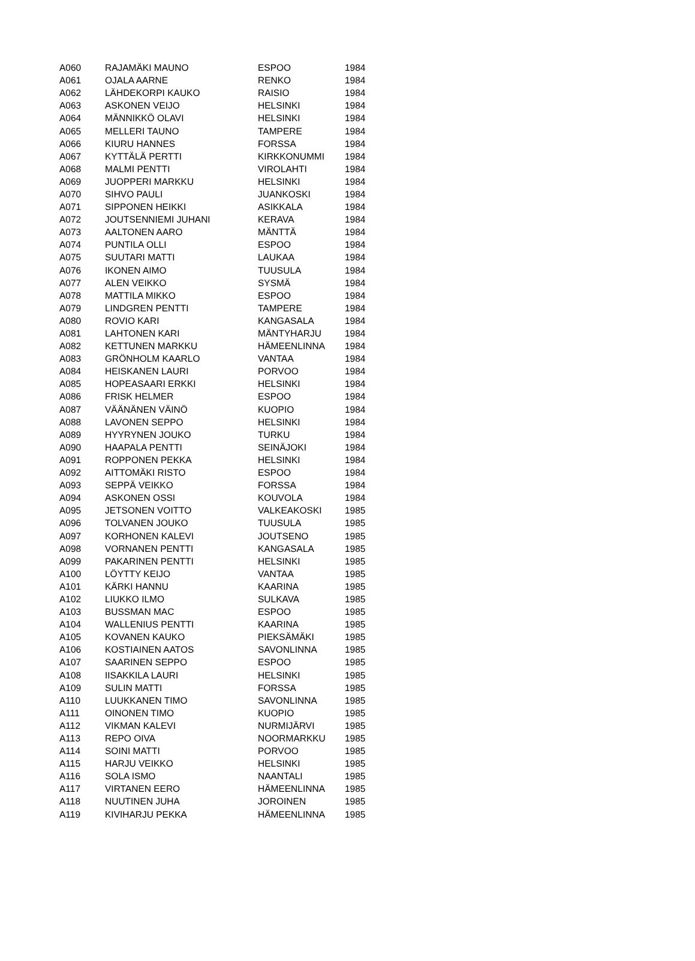| A060 | RAJAMÄKI MAUNO | ESPOO | 1984 |
| A061 | OJALA AARNE | RENKO | 1984 |
| A062 | LÄHDEKORPI KAUKO | RAISIO | 1984 |
| A063 | ASKONEN VEIJO | HELSINKI | 1984 |
| A064 | MÄNNIKKÖ OLAVI | HELSINKI | 1984 |
| A065 | MELLERI TAUNO | TAMPERE | 1984 |
| A066 | KIURU HANNES | FORSSA | 1984 |
| A067 | KYTTÄLÄ PERTTI | KIRKKONUMMI | 1984 |
| A068 | MALMI PENTTI | VIROLAHTI | 1984 |
| A069 | JUOPPERI MARKKU | HELSINKI | 1984 |
| A070 | SIHVO PAULI | JUANKOSKI | 1984 |
| A071 | SIPPONEN HEIKKI | ASIKKALA | 1984 |
| A072 | JOUTSENNIEMI JUHANI | KERAVA | 1984 |
| A073 | AALTONEN AARO | MÄNTTÄ | 1984 |
| A074 | PUNTILA OLLI | ESPOO | 1984 |
| A075 | SUUTARI MATTI | LAUKAA | 1984 |
| A076 | IKONEN AIMO | TUUSULA | 1984 |
| A077 | ALEN VEIKKO | SYSMÄ | 1984 |
| A078 | MATTILA MIKKO | ESPOO | 1984 |
| A079 | LINDGREN PENTTI | TAMPERE | 1984 |
| A080 | ROVIO KARI | KANGASALA | 1984 |
| A081 | LAHTONEN KARI | MÄNTYHARJU | 1984 |
| A082 | KETTUNEN MARKKU | HÄMEENLINNA | 1984 |
| A083 | GRÖNHOLM KAARLO | VANTAA | 1984 |
| A084 | HEISKANEN LAURI | PORVOO | 1984 |
| A085 | HOPEASAARI ERKKI | HELSINKI | 1984 |
| A086 | FRISK HELMER | ESPOO | 1984 |
| A087 | VÄÄNÄNEN VÄINÖ | KUOPIO | 1984 |
| A088 | LAVONEN SEPPO | HELSINKI | 1984 |
| A089 | HYYRYNEN JOUKO | TURKU | 1984 |
| A090 | HAAPALA PENTTI | SEINÄJOKI | 1984 |
| A091 | ROPPONEN PEKKA | HELSINKI | 1984 |
| A092 | AITTOMÄKI RISTO | ESPOO | 1984 |
| A093 | SEPPÄ VEIKKO | FORSSA | 1984 |
| A094 | ASKONEN OSSI | KOUVOLA | 1984 |
| A095 | JETSONEN VOITTO | VALKEAKOSKI | 1985 |
| A096 | TOLVANEN JOUKO | TUUSULA | 1985 |
| A097 | KORHONEN KALEVI | JOUTSENO | 1985 |
| A098 | VORNANEN PENTTI | KANGASALA | 1985 |
| A099 | PAKARINEN PENTTI | HELSINKI | 1985 |
| A100 | LÖYTTY KEIJO | VANTAA | 1985 |
| A101 | KÄRKI HANNU | KAARINA | 1985 |
| A102 | LIUKKO ILMO | SULKAVA | 1985 |
| A103 | BUSSMAN MAC | ESPOO | 1985 |
| A104 | WALLENIUS PENTTI | KAARINA | 1985 |
| A105 | KOVANEN KAUKO | PIEKSÄMÄKI | 1985 |
| A106 | KOSTIAINEN AATOS | SAVONLINNA | 1985 |
| A107 | SAARINEN SEPPO | ESPOO | 1985 |
| A108 | IISAKKILA LAURI | HELSINKI | 1985 |
| A109 | SULIN MATTI | FORSSA | 1985 |
| A110 | LUUKKANEN TIMO | SAVONLINNA | 1985 |
| A111 | OINONEN TIMO | KUOPIO | 1985 |
| A112 | VIKMAN KALEVI | NURMIJÄRVI | 1985 |
| A113 | REPO OIVA | NOORMARKKU | 1985 |
| A114 | SOINI MATTI | PORVOO | 1985 |
| A115 | HARJU VEIKKO | HELSINKI | 1985 |
| A116 | SOLA ISMO | NAANTALI | 1985 |
| A117 | VIRTANEN EERO | HÄMEENLINNA | 1985 |
| A118 | NUUTINEN JUHA | JOROINEN | 1985 |
| A119 | KIVIHARJU PEKKA | HÄMEENLINNA | 1985 |